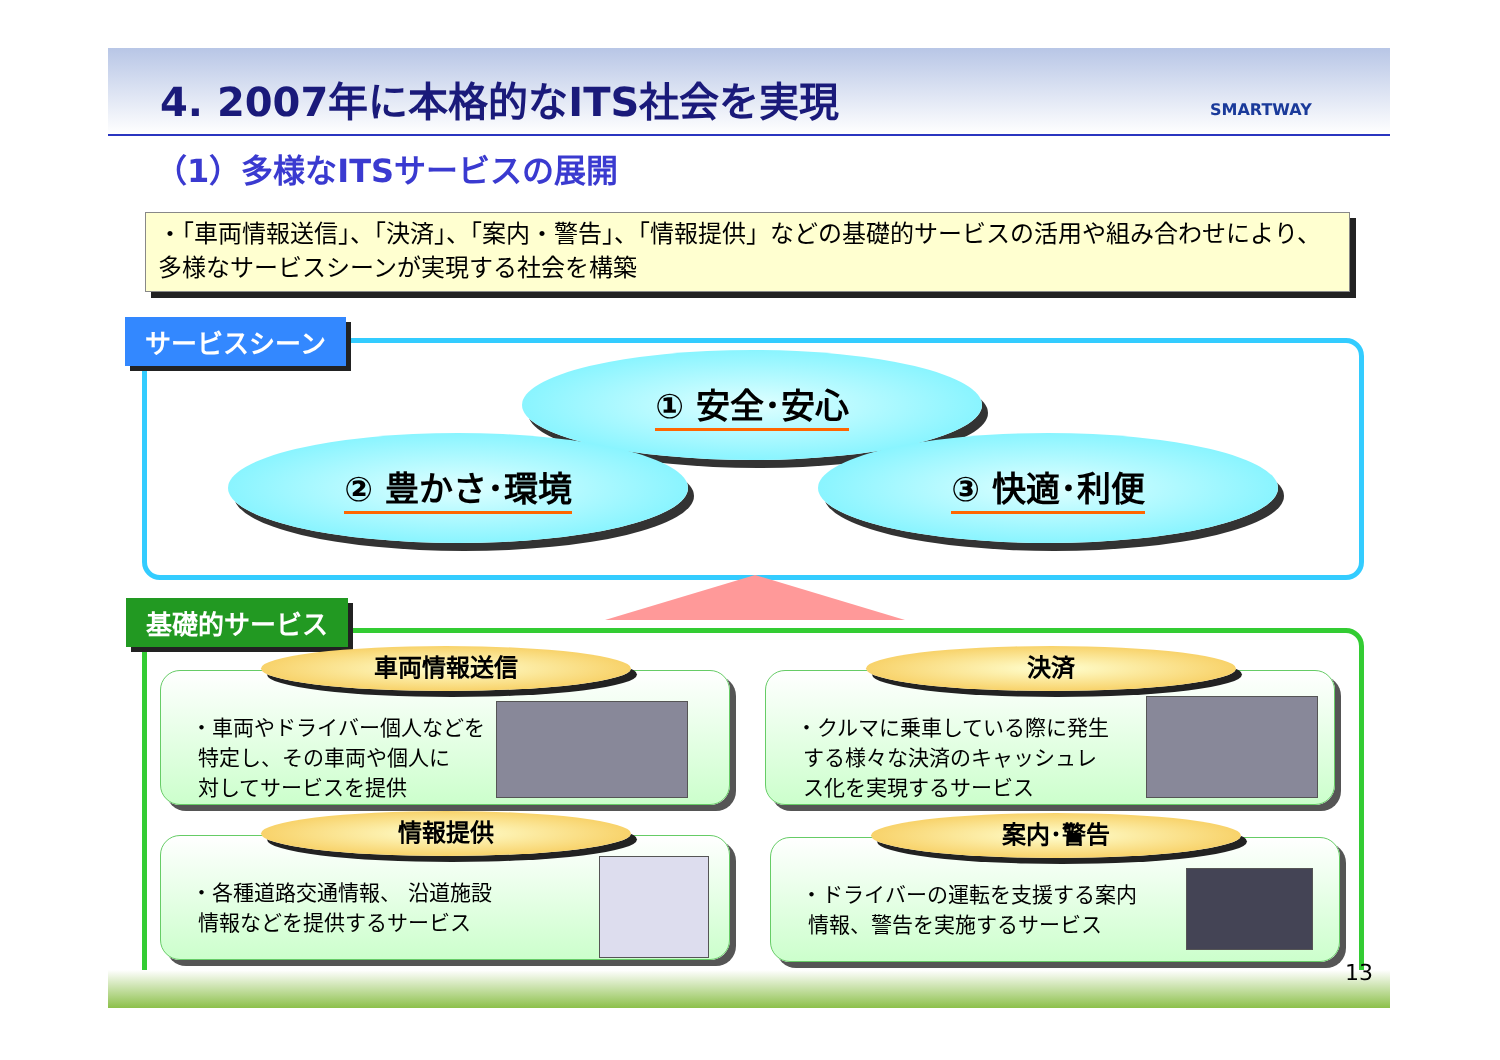4. 2007年に本格的なITS社会を実現 SMARTWAY
（1）多様なITSサービスの展開
・「車両情報送信」、「決済」、「案内・警告」、「情報提供」などの基礎的サービスの活用や組み合わせにより、多様なサービスシーンが実現する社会を構築
サービスシーン
① 安全･安心
② 豊かさ･環境 ③ 快適･利便
基礎的サービス
車両情報送信
・車両やドライバー個人などを
特定し、その車両や個人に
対してサービスを提供
決済
・クルマに乗車している際に発生
する様々な決済のキャッシュレ
ス化を実現するサービス
情報提供
・各種道路交通情報、 沿道施設
情報などを提供するサービス
案内･警告
・ドライバーの運転を支援する案内
情報、警告を実施するサービス
13